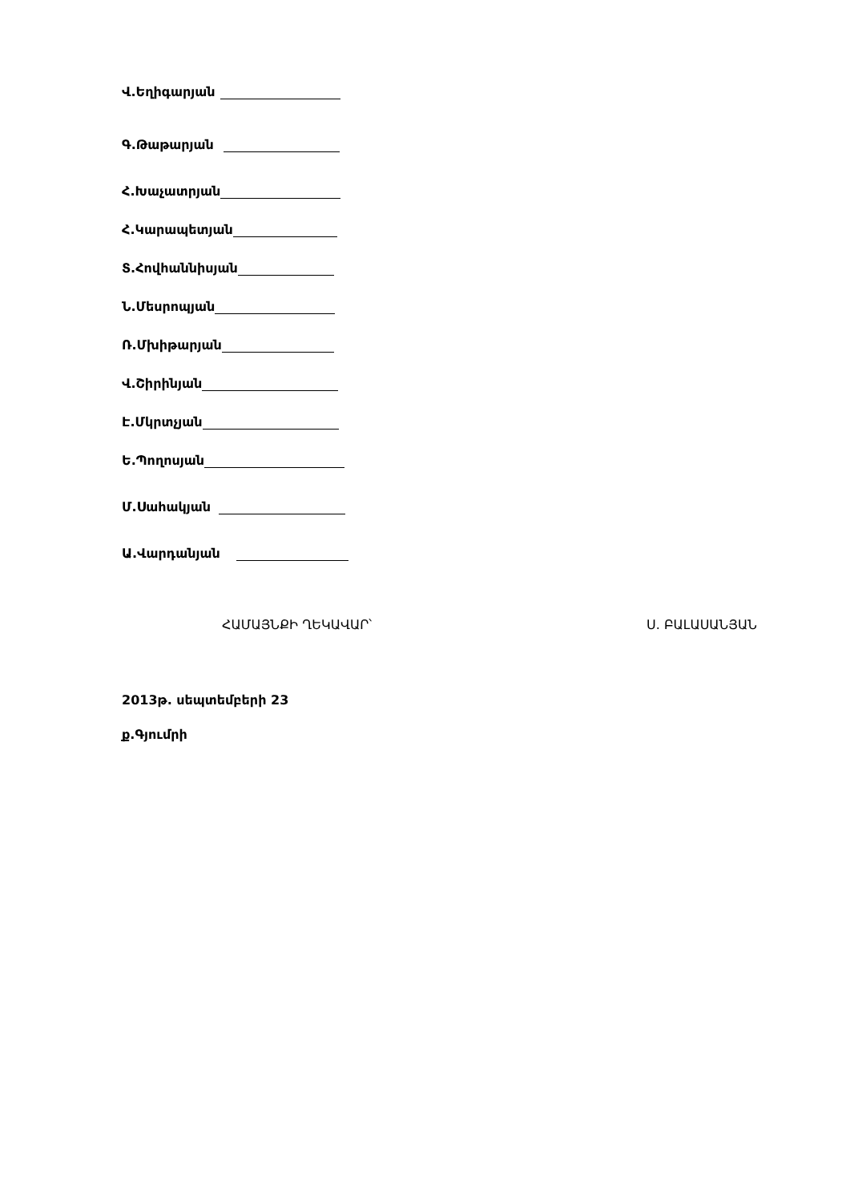Վ.Եղիգարյան
Գ.Թաթարյան
Հ.Խաչատրյան
Հ.Կարապետյան
Տ.Հովհաննիսյան
Ն.Մեսրոպյան
Ռ.Մխիթարյան
Վ.Շիրինյան
Է.Մկրտչյան
Ե.Պողոսյան
Մ.Սահակյան
Ա.Վարդանյան
ՀԱՄԱՅՆՔԻ ՂԵԿԱՎԱՐ՝ Ս. ԲԱԼԱՍԱՆՅԱՆ
2013թ. սեպտեմբերի 23
ք.Գյումրի